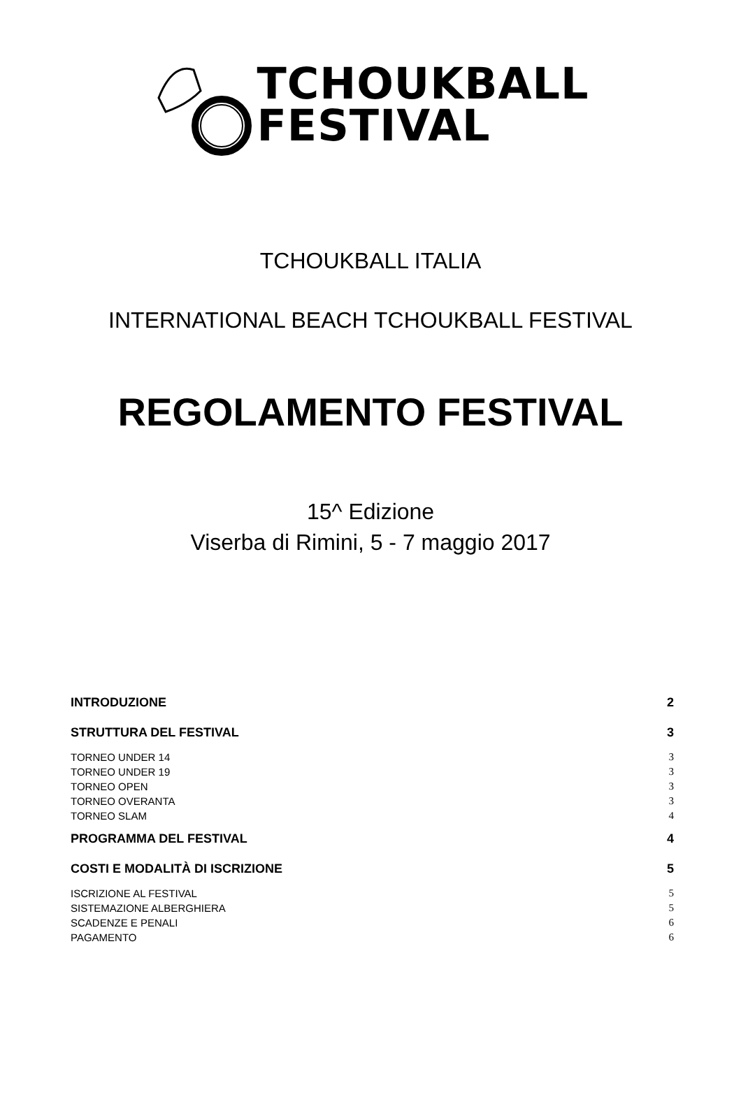TCHOUKBALL
FESTIVAL
TCHOUKBALL ITALIA
INTERNATIONAL BEACH TCHOUKBALL FESTIVAL
REGOLAMENTO FESTIVAL
15^ Edizione
Viserba di Rimini, 5 - 7 maggio 2017
INTRODUZIONE 2
STRUTTURA DEL FESTIVAL 3
TORNEO UNDER 14 3
TORNEO UNDER 19 3
TORNEO OPEN 3
TORNEO OVERANTA 3
TORNEO SLAM 4
PROGRAMMA DEL FESTIVAL 4
COSTI E MODALITÀ DI ISCRIZIONE 5
ISCRIZIONE AL FESTIVAL 5
SISTEMAZIONE ALBERGHIERA 5
SCADENZE E PENALI 6
PAGAMENTO 6